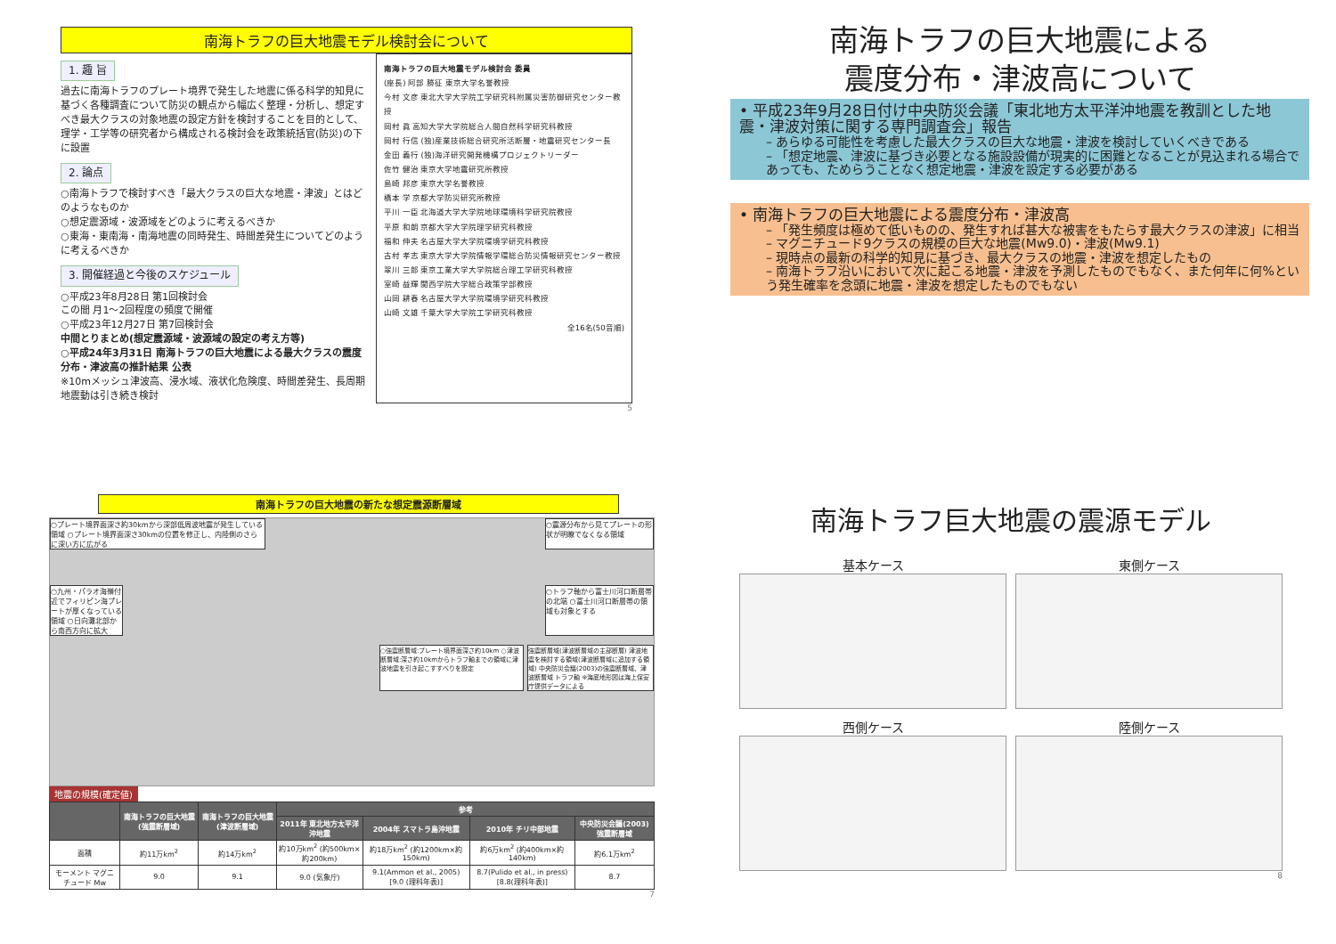南海トラフの巨大地震モデル検討会について
1. 趣 旨
過去に南海トラフのプレート境界で発生した地震に係る科学的知見に基づく各種調査について防災の観点から幅広く整理・分析し、想定すべき最大クラスの対象地震の設定方針を検討することを目的として、理学・工学等の研究者から構成される検討会を政策統括官(防災)の下に設置
2. 論点
○南海トラフで検討すべき「最大クラスの巨大な地震・津波」とはどのようなものか
○想定震源域・波源域をどのように考えるべきか
○東海・東南海・南海地震の同時発生、時間差発生についてどのように考えるべきか
3. 開催経過と今後のスケジュール
○平成23年8月28日 第1回検討会
この間 月1～2回程度の頻度で開催
○平成23年12月27日 第7回検討会
中間とりまとめ(想定震源域・波源域の設定の考え方等)
○平成24年3月31日 南海トラフの巨大地震による最大クラスの震度分布・津波高の推計結果 公表
※10mメッシュ津波高、浸水域、液状化危険度、時間差発生、長周期地震動は引き続き検討
南海トラフの巨大地震モデル検討会 委員
(座長) 阿部 勝征 東京大学名誉教授
今村 文彦 東北大学大学院工学研究科附属災害防御研究センター教授
岡村 眞 高知大学大学院総合人間自然科学研究科教授
岡村 行信 (独)産業技術総合研究所活断層・地震研究センター長
金田 義行 (独)海洋研究開発機構プロジェクトリーダー
佐竹 健治 東京大学地震研究所教授
島崎 邦彦 東京大学名誉教授
橋本 学 京都大学防災研究所教授
平川 一臣 北海道大学大学院地球環境科学研究院教授
平原 和朗 京都大学大学院理学研究科教授
福和 伸夫 名古屋大学大学院環境学研究科教授
古村 孝志 東京大学大学院情報学環総合防災情報研究センター教授
翠川 三郎 東京工業大学大学院総合理工学研究科教授
室崎 益輝 関西学院大学総合政策学部教授
山岡 耕春 名古屋大学大学院環境学研究科教授
山崎 文雄 千葉大学大学院工学研究科教授
全16名(50音順)
5
南海トラフの巨大地震による
震度分布・津波高について
• 平成23年9月28日付け中央防災会議「東北地方太平洋沖地震を教訓とした地震・津波対策に関する専門調査会」報告
– あらゆる可能性を考慮した最大クラスの巨大な地震・津波を検討していくべきである
– 「想定地震、津波に基づき必要となる施設設備が現実的に困難となることが見込まれる場合であっても、ためらうことなく想定地震・津波を設定する必要がある
• 南海トラフの巨大地震による震度分布・津波高
– 「発生頻度は極めて低いものの、発生すれば甚大な被害をもたらす最大クラスの津波」に相当
– マグニチュード9クラスの規模の巨大な地震(Mw9.0)・津波(Mw9.1)
– 現時点の最新の科学的知見に基づき、最大クラスの地震・津波を想定したもの
– 南海トラフ沿いにおいて次に起こる地震・津波を予測したものでもなく、また何年に何%という発生確率を念頭に地震・津波を想定したものでもない
南海トラフの巨大地震の新たな想定震源断層域
○プレート境界面深さ約30kmから深部低周波地震が発生している領域 ○プレート境界面深さ30kmの位置を修正し、内陸側のさらに深い方に広がる
○震源分布から見てプレートの形状が明瞭でなくなる領域
○九州・パラオ海嶺付近でフィリピン海プレートが厚くなっている領域 ○日向灘北部から南西方向に拡大
○トラフ軸から富士川河口断層帯の北端 ○富士川河口断層帯の領域も対象とする
○強震断層域:プレート境界面深さ約10km ○津波断層域:深さ約10kmからトラフ軸までの領域に津波地震を引き起こすすべりを設定
強震断層域(津波断層域の主部断層) 津波地震を検討する領域(津波断層域に追加する領域) 中央防災会議(2003)の強震断層域、津波断層域 トラフ軸 ※海底地形図は海上保安庁提供データによる
地震の規模(確定値)
| | 南海トラフの巨大地震(強震断層域) | 南海トラフの巨大地震(津波断層域) | 参考 | | | |
| --- | --- | --- | --- | --- | --- | --- |
| | | | 2011年 東北地方太平洋沖地震 | 2004年 スマトラ島沖地震 | 2010年 チリ中部地震 | 中央防災会議(2003) 強震断層域 |
| 面積 | 約11万km<sup>2</sup> | 約14万km<sup>2</sup> | 約10万km<sup>2</sup> (約500km×約200km) | 約18万km<sup>2</sup> (約1200km×約150km) | 約6万km<sup>2</sup> (約400km×約140km) | 約6.1万km<sup>2</sup> |
| モーメント マグニチュード Mw | 9.0 | 9.1 | 9.0 (気象庁) | 9.1(Ammon et al., 2005) [9.0 (理科年表)] | 8.7(Pulido et al., in press) [8.8(理科年表)] | 8.7 |
7
南海トラフ巨大地震の震源モデル
基本ケース
東側ケース
西側ケース
陸側ケース
8